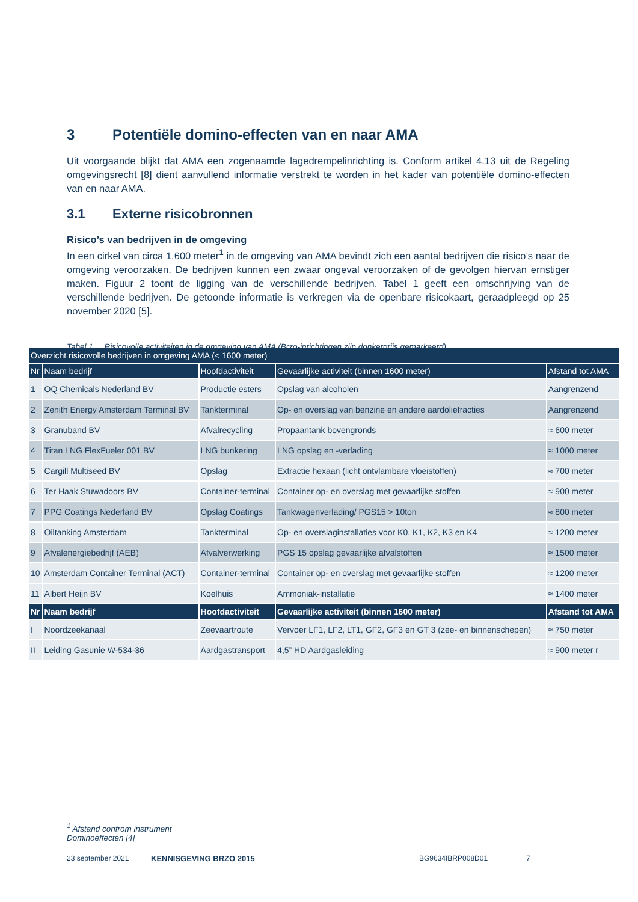3 Potentiële domino-effecten van en naar AMA
Uit voorgaande blijkt dat AMA een zogenaamde lagedrempelinrichting is. Conform artikel 4.13 uit de Regeling omgevingsrecht [8] dient aanvullend informatie verstrekt te worden in het kader van potentiële domino-effecten van en naar AMA.
3.1 Externe risicobronnen
Risico’s van bedrijven in de omgeving
In een cirkel van circa 1.600 meter<sup>1</sup> in de omgeving van AMA bevindt zich een aantal bedrijven die risico’s naar de omgeving veroorzaken. De bedrijven kunnen een zwaar ongeval veroorzaken of de gevolgen hiervan ernstiger maken. Figuur 2 toont de ligging van de verschillende bedrijven. Tabel 1 geeft een omschrijving van de verschillende bedrijven. De getoonde informatie is verkregen via de openbare risicokaart, geraadpleegd op 25 november 2020 [5].
Tabel 1 Risicovolle activiteiten in de omgeving van AMA (Brzo-inrichtingen zijn donkergrijs gemarkeerd)
| Overzicht risicovolle bedrijven in omgeving AMA (< 1600 meter) | | | | |
| --- | --- | --- | --- | --- |
| Nr | Naam bedrijf | Hoofdactiviteit | Gevaarlijke activiteit (binnen 1600 meter) | Afstand tot AMA |
| 1 | OQ Chemicals Nederland BV | Productie esters | Opslag van alcoholen | Aangrenzend |
| 2 | Zenith Energy Amsterdam Terminal BV | Tankterminal | Op- en overslag van benzine en andere aardoliefracties | Aangrenzend |
| 3 | Granuband BV | Afvalrecycling | Propaantank bovengronds | ≈ 600 meter |
| 4 | Titan LNG FlexFueler 001 BV | LNG bunkering | LNG opslag en -verlading | ≈ 1000 meter |
| 5 | Cargill Multiseed BV | Opslag | Extractie hexaan (licht ontvlambare vloeistoffen) | ≈ 700 meter |
| 6 | Ter Haak Stuwadoors BV | Container-terminal | Container op- en overslag met gevaarlijke stoffen | ≈ 900 meter |
| 7 | PPG Coatings Nederland BV | Opslag Coatings | Tankwagenverlading/ PGS15 > 10ton | ≈ 800 meter |
| 8 | Oiltanking Amsterdam | Tankterminal | Op- en overslaginstallaties voor K0, K1, K2, K3 en K4 | ≈ 1200 meter |
| 9 | Afvalenergiebedrijf (AEB) | Afvalverwerking | PGS 15 opslag gevaarlijke afvalstoffen | ≈ 1500 meter |
| 10 | Amsterdam Container Terminal (ACT) | Container-terminal | Container op- en overslag met gevaarlijke stoffen | ≈ 1200 meter |
| 11 | Albert Heijn BV | Koelhuis | Ammoniak-installatie | ≈ 1400 meter |
| Nr | Naam bedrijf | Hoofdactiviteit | Gevaarlijke activiteit (binnen 1600 meter) | Afstand tot AMA |
| I | Noordzeekanaal | Zeevaartroute | Vervoer LF1, LF2, LT1, GF2, GF3 en GT 3 (zee- en binnenschepen) | ≈ 750 meter |
| II | Leiding Gasunie W-534-36 | Aardgastransport | 4,5” HD Aardgasleiding | ≈ 900 meter r |
<sup>1</sup> Afstand confrom instrument Dominoeffecten [4]
23 september 2021 KENNISGEVING BRZO 2015 BG9634IBRP008D01 7